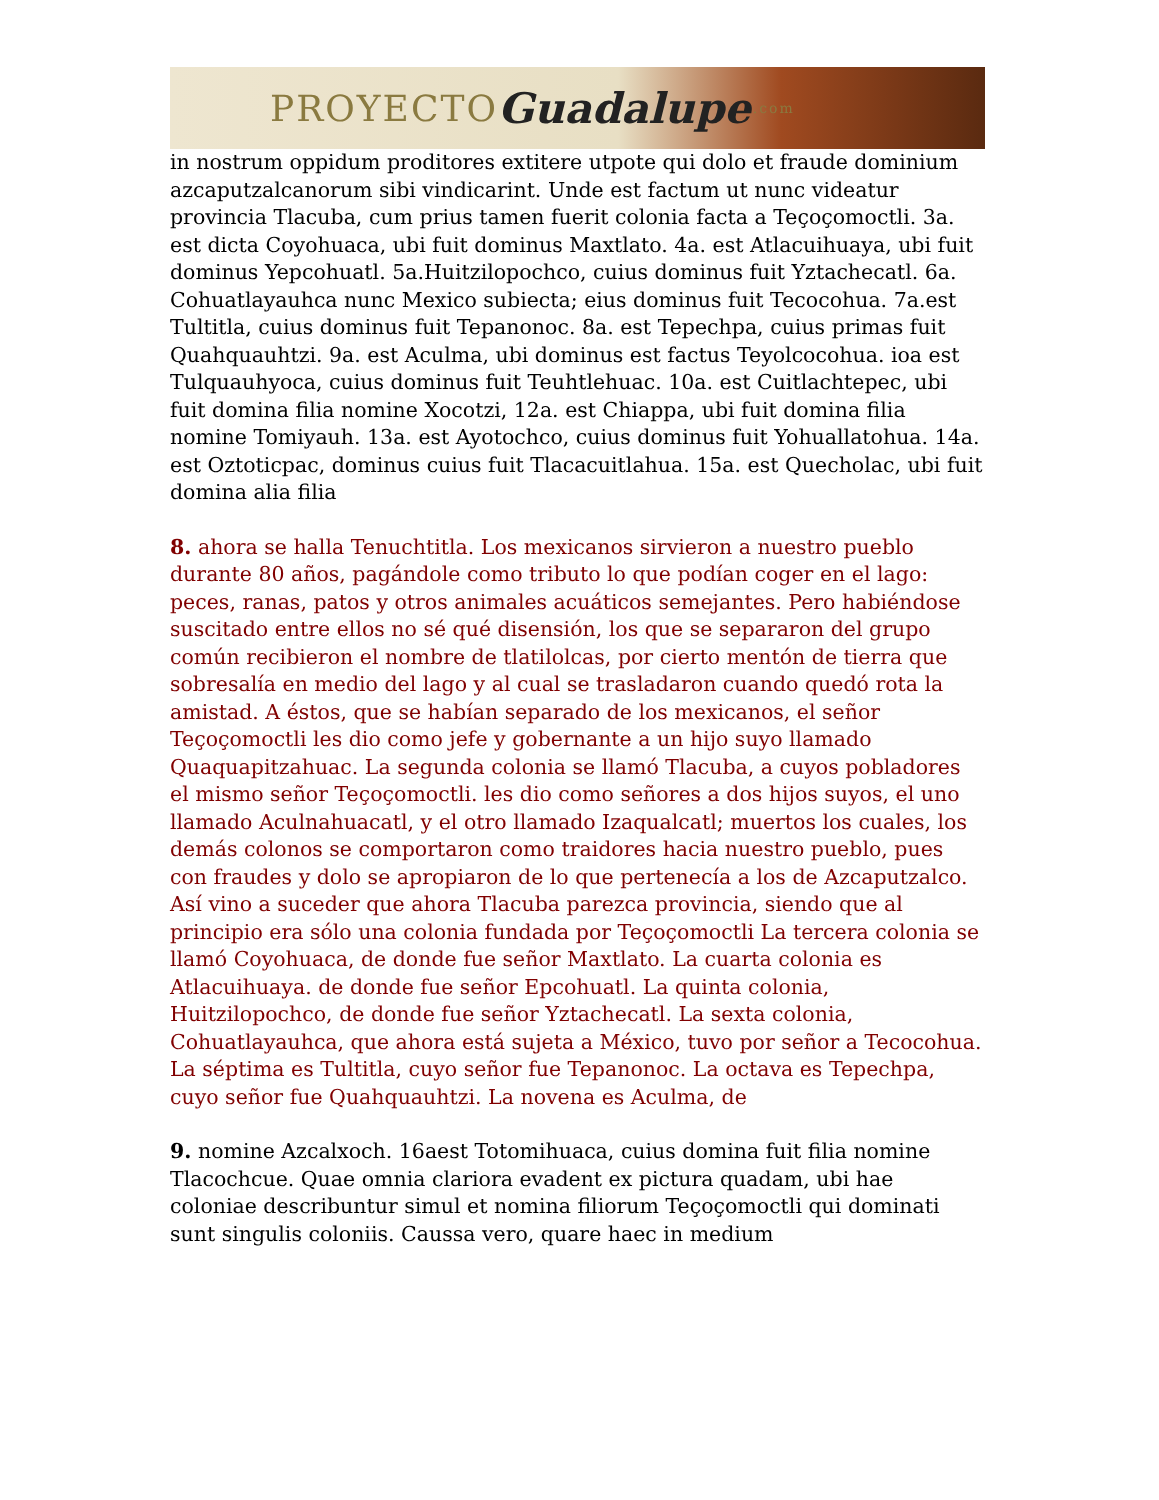PROYECTO Guadalupe.com
in nostrum oppidum proditores extitere utpote qui dolo et fraude dominium azcaputzalcanorum sibi vindicarint. Unde est factum ut nunc videatur provincia Tlacuba, cum prius tamen fuerit colonia facta a Teçoçomoctli. 3a. est dicta Coyohuaca, ubi fuit dominus Maxtlato. 4a. est Atlacuihuaya, ubi fuit dominus Yepcohuatl. 5a.Huitzilopochco, cuius dominus fuit Yztachecatl. 6a. Cohuatlayauhca nunc Mexico subiecta; eius dominus fuit Tecocohua. 7a.est Tultitla, cuius dominus fuit Tepanonoc. 8a. est Tepechpa, cuius primas fuit Quahquauhtzi. 9a. est Aculma, ubi dominus est factus Teyolcocohua. ioa est Tulquauhyoca, cuius dominus fuit Teuhtlehuac. 10a. est Cuitlachtepec, ubi fuit domina filia nomine Xocotzi, 12a. est Chiappa, ubi fuit domina filia nomine Tomiyauh. 13a. est Ayotochco, cuius dominus fuit Yohuallatohua. 14a. est Oztoticpac, dominus cuius fuit Tlacacuitlahua. 15a. est Quecholac, ubi fuit domina alia filia
8. ahora se halla Tenuchtitla. Los mexicanos sirvieron a nuestro pueblo durante 80 años, pagándole como tributo lo que podían coger en el lago: peces, ranas, patos y otros animales acuáticos semejantes. Pero habiéndose suscitado entre ellos no sé qué disensión, los que se separaron del grupo común recibieron el nombre de tlatilolcas, por cierto mentón de tierra que sobresalía en medio del lago y al cual se trasladaron cuando quedó rota la amistad. A éstos, que se habían separado de los mexicanos, el señor Teçoçomoctli les dio como jefe y gobernante a un hijo suyo llamado Quaquapitzahuac. La segunda colonia se llamó Tlacuba, a cuyos pobladores el mismo señor Teçoçomoctli. les dio como señores a dos hijos suyos, el uno llamado Aculnahuacatl, y el otro llamado Izaqualcatl; muertos los cuales, los demás colonos se comportaron como traidores hacia nuestro pueblo, pues con fraudes y dolo se apropiaron de lo que pertenecía a los de Azcaputzalco. Así vino a suceder que ahora Tlacuba parezca provincia, siendo que al principio era sólo una colonia fundada por Teçoçomoctli La tercera colonia se llamó Coyohuaca, de donde fue señor Maxtlato. La cuarta colonia es Atlacuihuaya. de donde fue señor Epcohuatl. La quinta colonia, Huitzilopochco, de donde fue señor Yztachecatl. La sexta colonia, Cohuatlayauhca, que ahora está sujeta a México, tuvo por señor a Tecocohua. La séptima es Tultitla, cuyo señor fue Tepanonoc. La octava es Tepechpa, cuyo señor fue Quahquauhtzi. La novena es Aculma, de
9. nomine Azcalxoch. 16aest Totomihuaca, cuius domina fuit filia nomine Tlacochcue. Quae omnia clariora evadent ex pictura quadam, ubi hae coloniae describuntur simul et nomina filiorum Teçoçomoctli qui dominati sunt singulis coloniis. Caussa vero, quare haec in medium